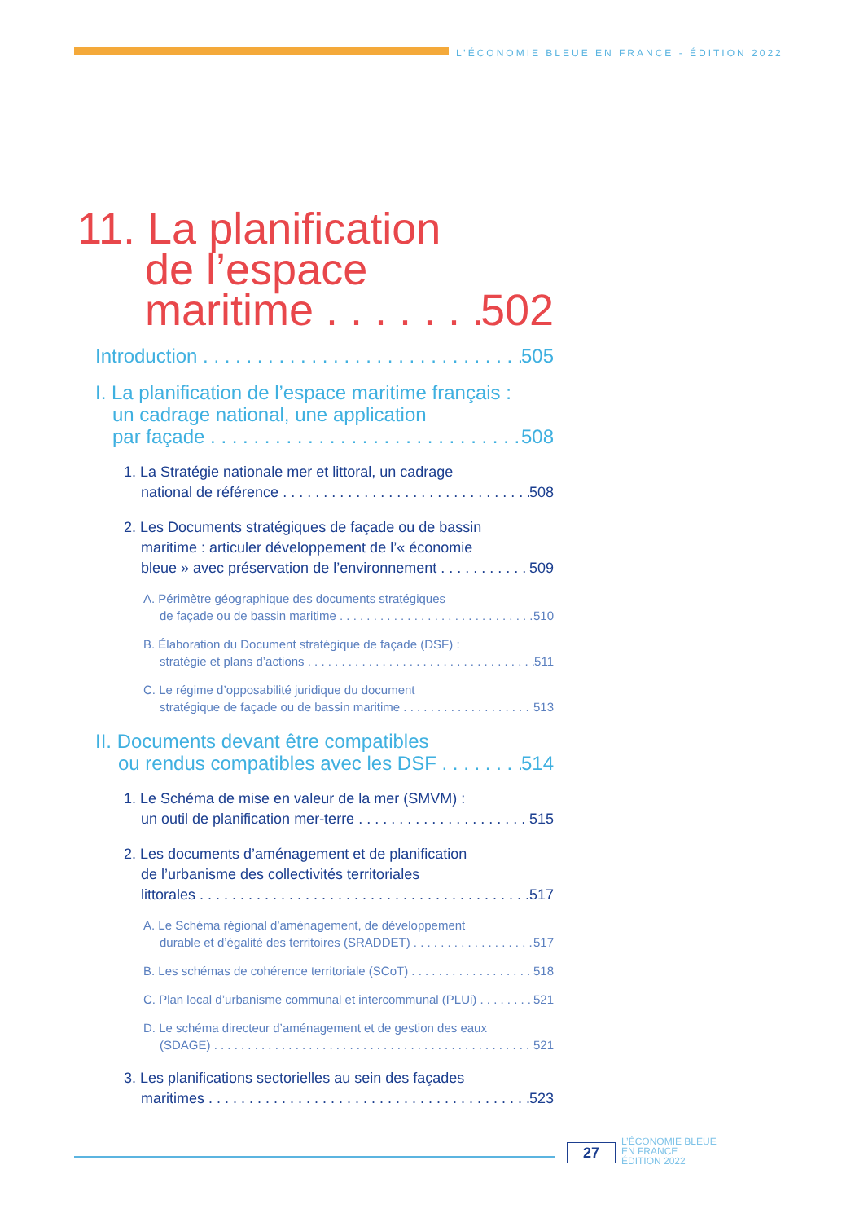L’ÉCONOMIE BLEUE EN FRANCE - ÉDITION 2022
11. La planification
de l’espace
maritime 502
Introduction 505
I. La planification de l’espace maritime français :
un cadrage national, une application
par façade 508
1. La Stratégie nationale mer et littoral, un cadrage
national de référence 508
2. Les Documents stratégiques de façade ou de bassin
maritime : articuler développement de l’« économie
bleue » avec préservation de l’environnement 509
A. Périmètre géographique des documents stratégiques
de façade ou de bassin maritime 510
B. Élaboration du Document stratégique de façade (DSF) :
stratégie et plans d’actions 511
C. Le régime d’opposabilité juridique du document
stratégique de façade ou de bassin maritime 513
II. Documents devant être compatibles
ou rendus compatibles avec les DSF 514
1. Le Schéma de mise en valeur de la mer (SMVM) :
un outil de planification mer-terre 515
2. Les documents d’aménagement et de planification
de l’urbanisme des collectivités territoriales
littorales 517
A. Le Schéma régional d’aménagement, de développement
durable et d’égalité des territoires (SRADDET) 517
B. Les schémas de cohérence territoriale (SCoT) 518
C. Plan local d’urbanisme communal et intercommunal (PLUi) 521
D. Le schéma directeur d’aménagement et de gestion des eaux
(SDAGE) 521
3. Les planifications sectorielles au sein des façades
maritimes 523
27
L’ÉCONOMIE BLEUE
EN FRANCE
ÉDITION 2022